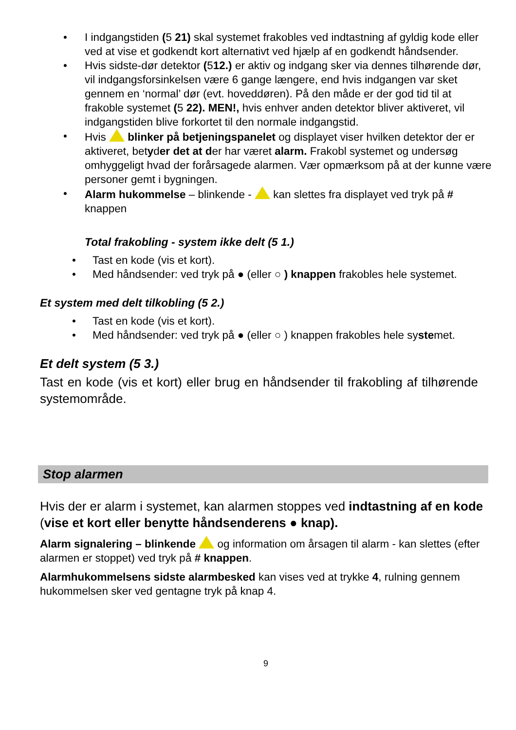• I indgangstiden (5 21) skal systemet frakobles ved indtastning af gyldig kode eller ved at vise et godkendt kort alternativt ved hjælp af en godkendt håndsender.
• Hvis sidste-dør detektor (512.) er aktiv og indgang sker via dennes tilhørende dør, vil indgangsforsinkelsen være 6 gange længere, end hvis indgangen var sket gennem en ‘normal’ dør (evt. hoveddøren). På den måde er der god tid til at frakoble systemet (5 22). MEN!, hvis enhver anden detektor bliver aktiveret, vil indgangstiden blive forkortet til den normale indgangstid.
• Hvis blinker på betjeningspanelet og displayet viser hvilken detektor der er aktiveret, betyder det at der har været alarm. Frakobl systemet og undersøg omhyggeligt hvad der forårsagede alarmen. Vær opmærksom på at der kunne være personer gemt i bygningen.
• Alarm hukommelse – blinkende - kan slettes fra displayet ved tryk på # knappen
Total frakobling - system ikke delt (5 1.)
• Tast en kode (vis et kort).
• Med håndsender: ved tryk på ● (eller ○ ) knappen frakobles hele systemet.
Et system med delt tilkobling (5 2.)
• Tast en kode (vis et kort).
• Med håndsender: ved tryk på ● (eller ○ ) knappen frakobles hele systemet.
Et delt system (5 3.)
Tast en kode (vis et kort) eller brug en håndsender til frakobling af tilhørende systemområde.
Stop alarmen
Hvis der er alarm i systemet, kan alarmen stoppes ved indtastning af en kode (vise et kort eller benytte håndsenderens ● knap).
Alarm signalering – blinkende og information om årsagen til alarm - kan slettes (efter alarmen er stoppet) ved tryk på # knappen.
Alarmhukommelsens sidste alarmbesked kan vises ved at trykke 4, rulning gennem hukommelsen sker ved gentagne tryk på knap 4.
9